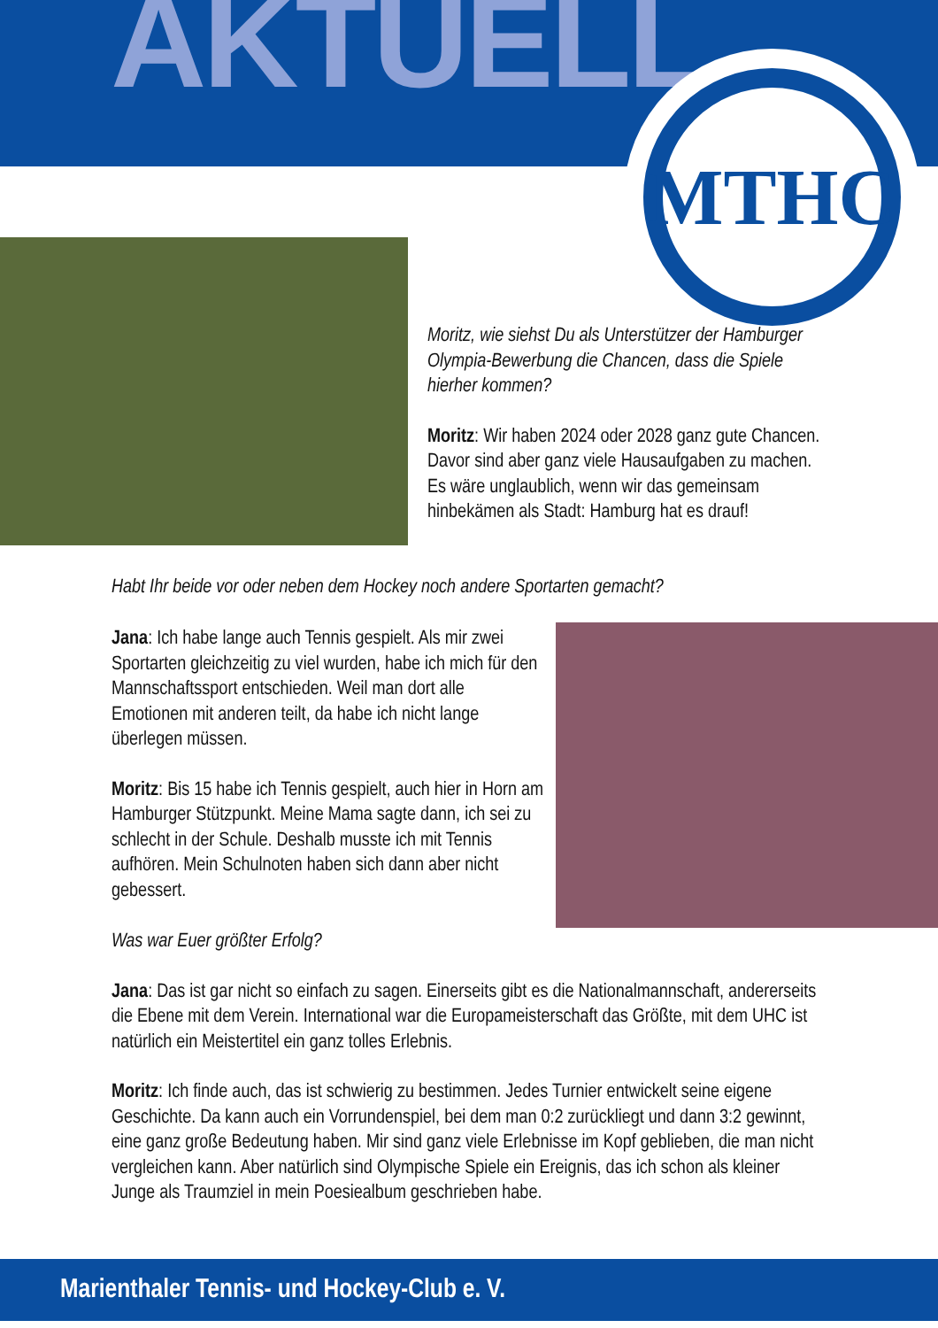AKTUELL
MTHC
Moritz, wie siehst Du als Unterstützer der Hamburger Olympia-Bewerbung die Chancen, dass die Spiele hierher kommen?
Moritz: Wir haben 2024 oder 2028 ganz gute Chancen. Davor sind aber ganz viele Hausaufgaben zu machen. Es wäre unglaublich, wenn wir das gemeinsam hinbekämen als Stadt: Hamburg hat es drauf!
Habt Ihr beide vor oder neben dem Hockey noch andere Sportarten gemacht?
Jana: Ich habe lange auch Tennis gespielt. Als mir zwei Sportarten gleichzeitig zu viel wurden, habe ich mich für den Mannschaftssport entschieden. Weil man dort alle Emotionen mit anderen teilt, da habe ich nicht lange überlegen müssen.
Moritz: Bis 15 habe ich Tennis gespielt, auch hier in Horn am Hamburger Stützpunkt. Meine Mama sagte dann, ich sei zu schlecht in der Schule. Deshalb musste ich mit Tennis aufhören. Mein Schulnoten haben sich dann aber nicht gebessert.
Was war Euer größter Erfolg?
Jana: Das ist gar nicht so einfach zu sagen. Einerseits gibt es die Nationalmannschaft, andererseits die Ebene mit dem Verein. International war die Europameisterschaft das Größte, mit dem UHC ist natürlich ein Meistertitel ein ganz tolles Erlebnis.
Moritz: Ich finde auch, das ist schwierig zu bestimmen. Jedes Turnier entwickelt seine eigene Geschichte. Da kann auch ein Vorrundenspiel, bei dem man 0:2 zurückliegt und dann 3:2 gewinnt, eine ganz große Bedeutung haben. Mir sind ganz viele Erlebnisse im Kopf geblieben, die man nicht vergleichen kann. Aber natürlich sind Olympische Spiele ein Ereignis, das ich schon als kleiner Junge als Traumziel in mein Poesiealbum geschrieben habe.
Marienthaler Tennis- und Hockey-Club e. V.